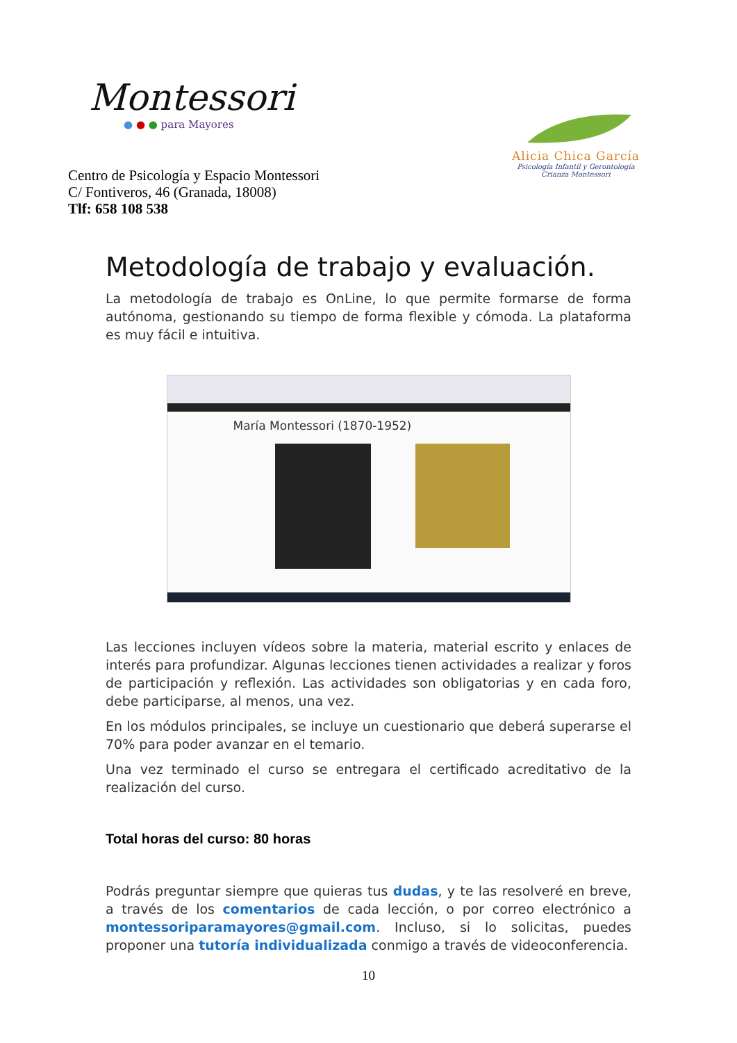Montessori
● ● ● para Mayores
Centro de Psicología y Espacio Montessori
C/ Fontiveros, 46 (Granada, 18008)
Tlf: 658 108 538
Alicia Chica García
Psicología Infantil y Gerontología
Crianza Montessori
Metodología de trabajo y evaluación.
La metodología de trabajo es OnLine, lo que permite formarse de forma autónoma, gestionando su tiempo de forma flexible y cómoda. La plataforma es muy fácil e intuitiva.
María Montessori (1870-1952)
Las lecciones incluyen vídeos sobre la materia, material escrito y enlaces de interés para profundizar. Algunas lecciones tienen actividades a realizar y foros de participación y reflexión. Las actividades son obligatorias y en cada foro, debe participarse, al menos, una vez.
En los módulos principales, se incluye un cuestionario que deberá superarse el 70% para poder avanzar en el temario.
Una vez terminado el curso se entregara el certificado acreditativo de la realización del curso.
Total horas del curso: 80 horas
Podrás preguntar siempre que quieras tus dudas, y te las resolveré en breve, a través de los comentarios de cada lección, o por correo electrónico a montessoriparamayores@gmail.com. Incluso, si lo solicitas, puedes proponer una tutoría individualizada conmigo a través de videoconferencia.
10